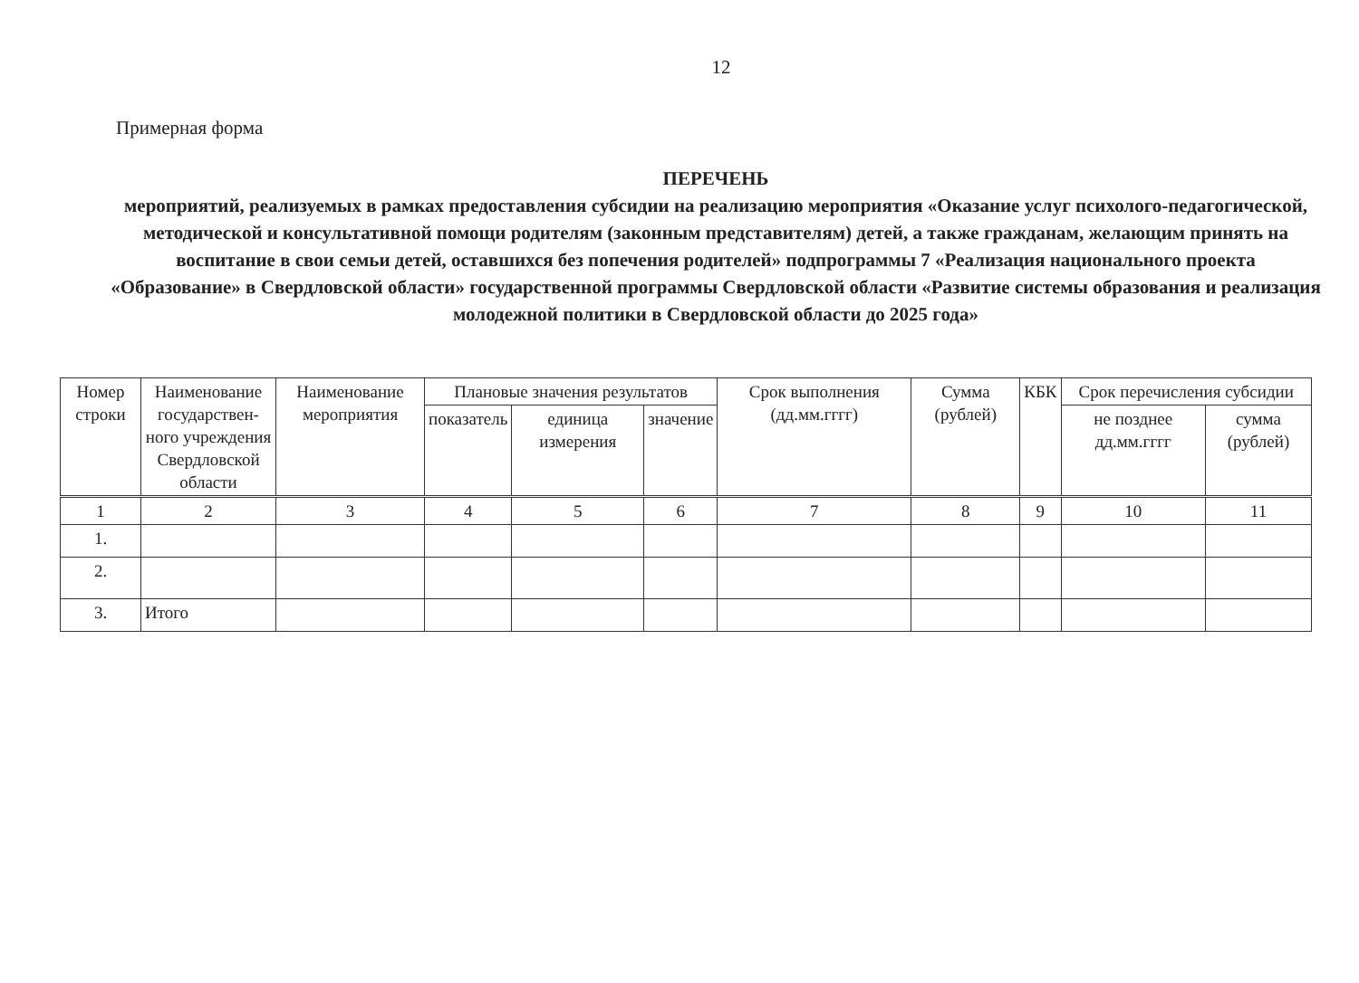12
Примерная форма
ПЕРЕЧЕНЬ
мероприятий, реализуемых в рамках предоставления субсидии на реализацию мероприятия «Оказание услуг психолого-педагогической, методической и консультативной помощи родителям (законным представителям) детей, а также гражданам, желающим принять на воспитание в свои семьи детей, оставшихся без попечения родителей» подпрограммы 7 «Реализация национального проекта «Образование» в Свердловской области» государственной программы Свердловской области «Развитие системы образования и реализация молодежной политики в Свердловской области до 2025 года»
| Номер строки | Наименование государствен-ного учреждения Свердловской области | Наименование мероприятия | Плановые значения результатов | | | Срок выполнения (дд.мм.гггг) | Сумма (рублей) | КБК | Срок перечисления субсидии | |
| --- | --- | --- | --- | --- | --- | --- | --- | --- | --- | --- |
| | | | показатель | единица измерения | значение | | | | не позднее дд.мм.гггг | сумма (рублей) |
| 1 | 2 | 3 | 4 | 5 | 6 | 7 | 8 | 9 | 10 | 11 |
| 1. | | | | | | | | | | |
| 2. | | | | | | | | | | |
| 3. | Итого | | | | | | | | | |